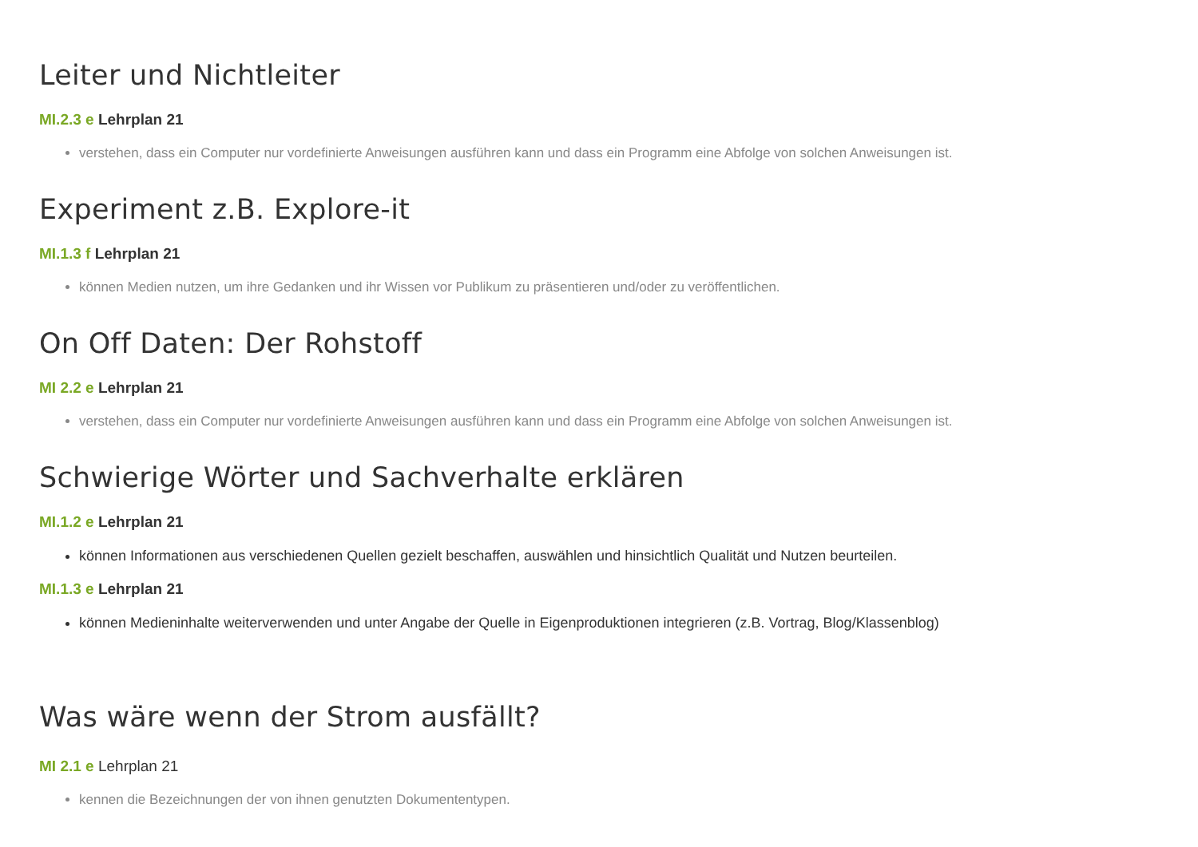Leiter und Nichtleiter
MI.2.3 e Lehrplan 21
verstehen, dass ein Computer nur vordefinierte Anweisungen ausführen kann und dass ein Programm eine Abfolge von solchen Anweisungen ist.
Experiment z.B. Explore-it
MI.1.3 f Lehrplan 21
können Medien nutzen, um ihre Gedanken und ihr Wissen vor Publikum zu präsentieren und/oder zu veröffentlichen.
On Off Daten: Der Rohstoff
MI 2.2 e Lehrplan 21
verstehen, dass ein Computer nur vordefinierte Anweisungen ausführen kann und dass ein Programm eine Abfolge von solchen Anweisungen ist.
Schwierige Wörter und Sachverhalte erklären
MI.1.2 e Lehrplan 21
können Informationen aus verschiedenen Quellen gezielt beschaffen, auswählen und hinsichtlich Qualität und Nutzen beurteilen.
MI.1.3 e Lehrplan 21
können Medieninhalte weiterverwenden und unter Angabe der Quelle in Eigenproduktionen integrieren (z.B. Vortrag, Blog/Klassenblog)
Was wäre wenn der Strom ausfällt?
MI 2.1 e Lehrplan 21
kennen die Bezeichnungen der von ihnen genutzten Dokumententypen.